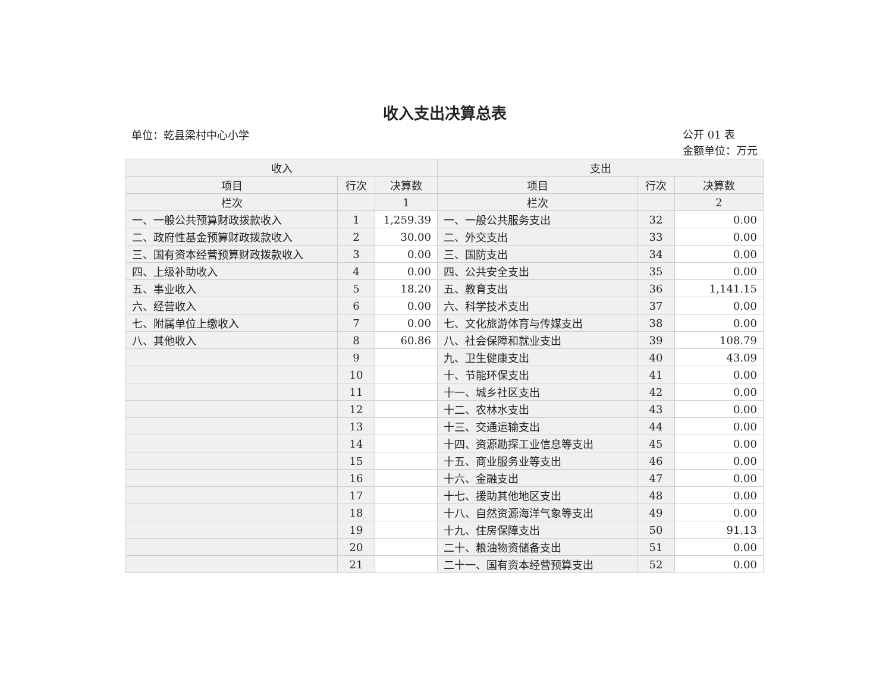收入支出决算总表
单位：乾县梁村中心小学
公开 01 表
金额单位：万元
| 收入 | | | 支出 | | |
| --- | --- | --- | --- | --- | --- |
| 项目 | 行次 | 决算数 | 项目 | 行次 | 决算数 |
| 栏次 | | 1 | 栏次 | | 2 |
| 一、一般公共预算财政拨款收入 | 1 | 1,259.39 | 一、一般公共服务支出 | 32 | 0.00 |
| 二、政府性基金预算财政拨款收入 | 2 | 30.00 | 二、外交支出 | 33 | 0.00 |
| 三、国有资本经营预算财政拨款收入 | 3 | 0.00 | 三、国防支出 | 34 | 0.00 |
| 四、上级补助收入 | 4 | 0.00 | 四、公共安全支出 | 35 | 0.00 |
| 五、事业收入 | 5 | 18.20 | 五、教育支出 | 36 | 1,141.15 |
| 六、经营收入 | 6 | 0.00 | 六、科学技术支出 | 37 | 0.00 |
| 七、附属单位上缴收入 | 7 | 0.00 | 七、文化旅游体育与传媒支出 | 38 | 0.00 |
| 八、其他收入 | 8 | 60.86 | 八、社会保障和就业支出 | 39 | 108.79 |
| | 9 | | 九、卫生健康支出 | 40 | 43.09 |
| | 10 | | 十、节能环保支出 | 41 | 0.00 |
| | 11 | | 十一、城乡社区支出 | 42 | 0.00 |
| | 12 | | 十二、农林水支出 | 43 | 0.00 |
| | 13 | | 十三、交通运输支出 | 44 | 0.00 |
| | 14 | | 十四、资源勘探工业信息等支出 | 45 | 0.00 |
| | 15 | | 十五、商业服务业等支出 | 46 | 0.00 |
| | 16 | | 十六、金融支出 | 47 | 0.00 |
| | 17 | | 十七、援助其他地区支出 | 48 | 0.00 |
| | 18 | | 十八、自然资源海洋气象等支出 | 49 | 0.00 |
| | 19 | | 十九、住房保障支出 | 50 | 91.13 |
| | 20 | | 二十、粮油物资储备支出 | 51 | 0.00 |
| | 21 | | 二十一、国有资本经营预算支出 | 52 | 0.00 |